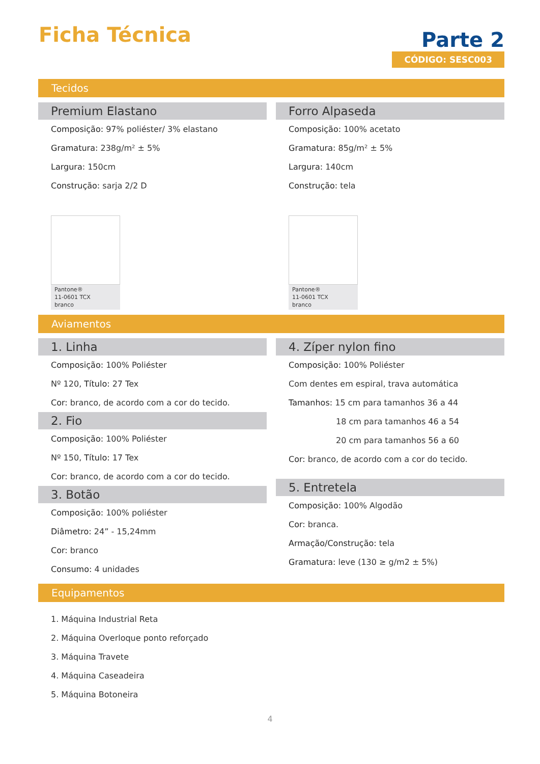Ficha Técnica
Parte 2
CÓDIGO: SESC003
Tecidos
Premium Elastano
Composição: 97% poliéster/ 3% elastano
Gramatura: 238g/m² ± 5%
Largura: 150cm
Construção: sarja 2/2 D
Pantone®
11-0601 TCX
branco
Forro Alpaseda
Composição: 100% acetato
Gramatura: 85g/m² ± 5%
Largura: 140cm
Construção: tela
Pantone®
11-0601 TCX
branco
Aviamentos
1. Linha
Composição: 100% Poliéster
Nº 120, Título: 27 Tex
Cor: branco, de acordo com a cor do tecido.
2. Fio
Composição: 100% Poliéster
Nº 150, Título: 17 Tex
Cor: branco, de acordo com a cor do tecido.
3. Botão
Composição: 100% poliéster
Diâmetro: 24” - 15,24mm
Cor: branco
Consumo: 4 unidades
4. Zíper nylon fino
Composição: 100% Poliéster
Com dentes em espiral, trava automática
Tamanhos: 15 cm para tamanhos 36 a 44
18 cm para tamanhos 46 a 54
20 cm para tamanhos 56 a 60
Cor: branco, de acordo com a cor do tecido.
5. Entretela
Composição: 100% Algodão
Cor: branca.
Armação/Construção: tela
Gramatura: leve (130 ≥ g/m2 ± 5%)
Equipamentos
1. Máquina Industrial Reta
2. Máquina Overloque ponto reforçado
3. Máquina Travete
4. Máquina Caseadeira
5. Máquina Botoneira
4